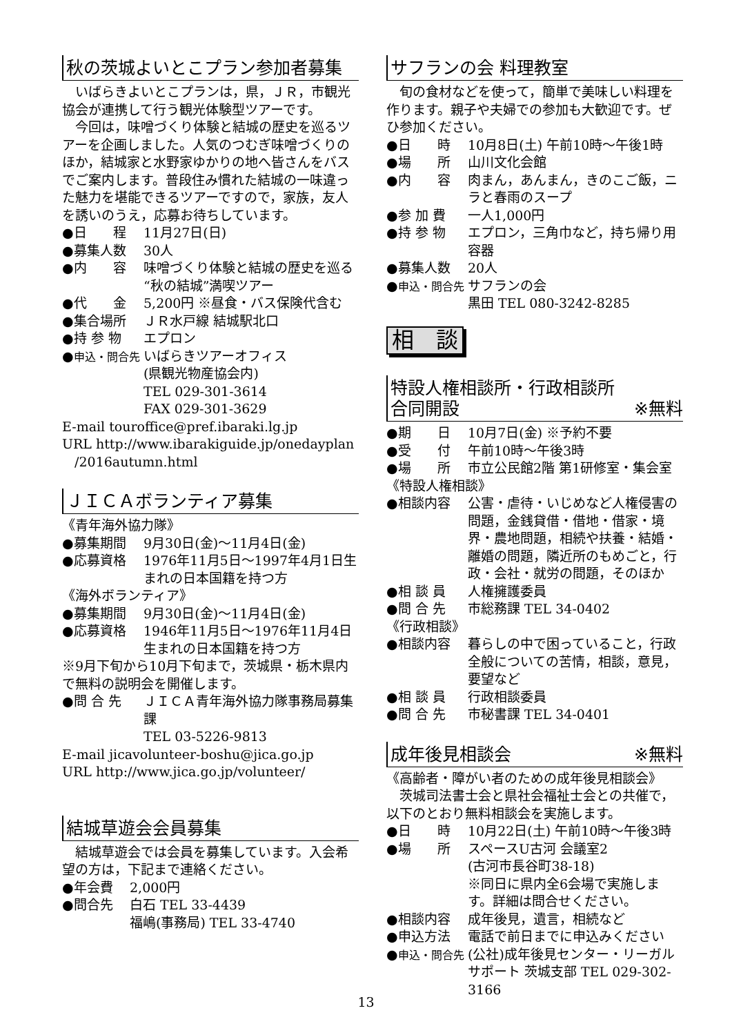秋の茨城よいとこプラン参加者募集
いばらきよいとこプランは，県，ＪＲ，市観光協会が連携して行う観光体験型ツアーです。
今回は，味噌づくり体験と結城の歴史を巡るツアーを企画しました。人気のつむぎ味噌づくりのほか，結城家と水野家ゆかりの地へ皆さんをバスでご案内します。普段住み慣れた結城の一味違った魅力を堪能できるツアーですので，家族，友人を誘いのうえ，応募お待ちしています。
●日　　程 11月27日(日)
●募集人数 30人
●内　　容 味噌づくり体験と結城の歴史を巡る“秋の結城”満喫ツアー
●代　　金 5,200円 ※昼食・バス保険代含む
●集合場所 ＪＲ水戸線 結城駅北口
●持 参 物 エプロン
●申込・問合先 いばらきツアーオフィス
(県観光物産協会内)
TEL 029-301-3614
FAX 029-301-3629
E-mail touroffice@pref.ibaraki.lg.jp
URL http://www.ibarakiguide.jp/onedayplan
/2016autumn.html
ＪＩＣＡボランティア募集
《青年海外協力隊》
●募集期間 9月30日(金)～11月4日(金)
●応募資格 1976年11月5日～1997年4月1日生まれの日本国籍を持つ方
《海外ボランティア》
●募集期間 9月30日(金)～11月4日(金)
●応募資格 1946年11月5日～1976年11月4日生まれの日本国籍を持つ方
※9月下旬から10月下旬まで，茨城県・栃木県内で無料の説明会を開催します。
●問 合 先 ＪＩＣＡ青年海外協力隊事務局募集課
TEL 03-5226-9813
E-mail jicavolunteer-boshu@jica.go.jp
URL http://www.jica.go.jp/volunteer/
結城草遊会会員募集
結城草遊会では会員を募集しています。入会希望の方は，下記まで連絡ください。
●年会費 2,000円
●問合先 白石 TEL 33-4439
福嶋(事務局) TEL 33-4740
サフランの会 料理教室
旬の食材などを使って，簡単で美味しい料理を作ります。親子や夫婦での参加も大歓迎です。ぜひ参加ください。
●日　　時 10月8日(土) 午前10時～午後1時
●場　　所 山川文化会館
●内　　容 肉まん，あんまん，きのこご飯，ニラと春雨のスープ
●参 加 費 一人1,000円
●持 参 物 エプロン，三角巾など，持ち帰り用容器
●募集人数 20人
●申込・問合先 サフランの会
黒田 TEL 080-3242-8285
相　談
特設人権相談所・行政相談所
合同開設 ※無料
●期　　日 10月7日(金) ※予約不要
●受　　付 午前10時～午後3時
●場　　所 市立公民館2階 第1研修室・集会室
《特設人権相談》
●相談内容 公害・虐待・いじめなど人権侵害の問題，金銭貸借・借地・借家・境界・農地問題，相続や扶養・結婚・離婚の問題，隣近所のもめごと，行政・会社・就労の問題，そのほか
●相 談 員 人権擁護委員
●問 合 先 市総務課 TEL 34-0402
《行政相談》
●相談内容 暮らしの中で困っていること，行政全般についての苦情，相談，意見，要望など
●相 談 員 行政相談委員
●問 合 先 市秘書課 TEL 34-0401
成年後見相談会 ※無料
《高齢者・障がい者のための成年後見相談会》
茨城司法書士会と県社会福祉士会との共催で，以下のとおり無料相談会を実施します。
●日　　時 10月22日(土) 午前10時～午後3時
●場　　所 スペースU古河 会議室2
(古河市長谷町38-18)
※同日に県内全6会場で実施します。詳細は問合せください。
●相談内容 成年後見，遺言，相続など
●申込方法 電話で前日までに申込みください
●申込・問合先 (公社)成年後見センター・リーガルサポート 茨城支部 TEL 029-302-3166
13